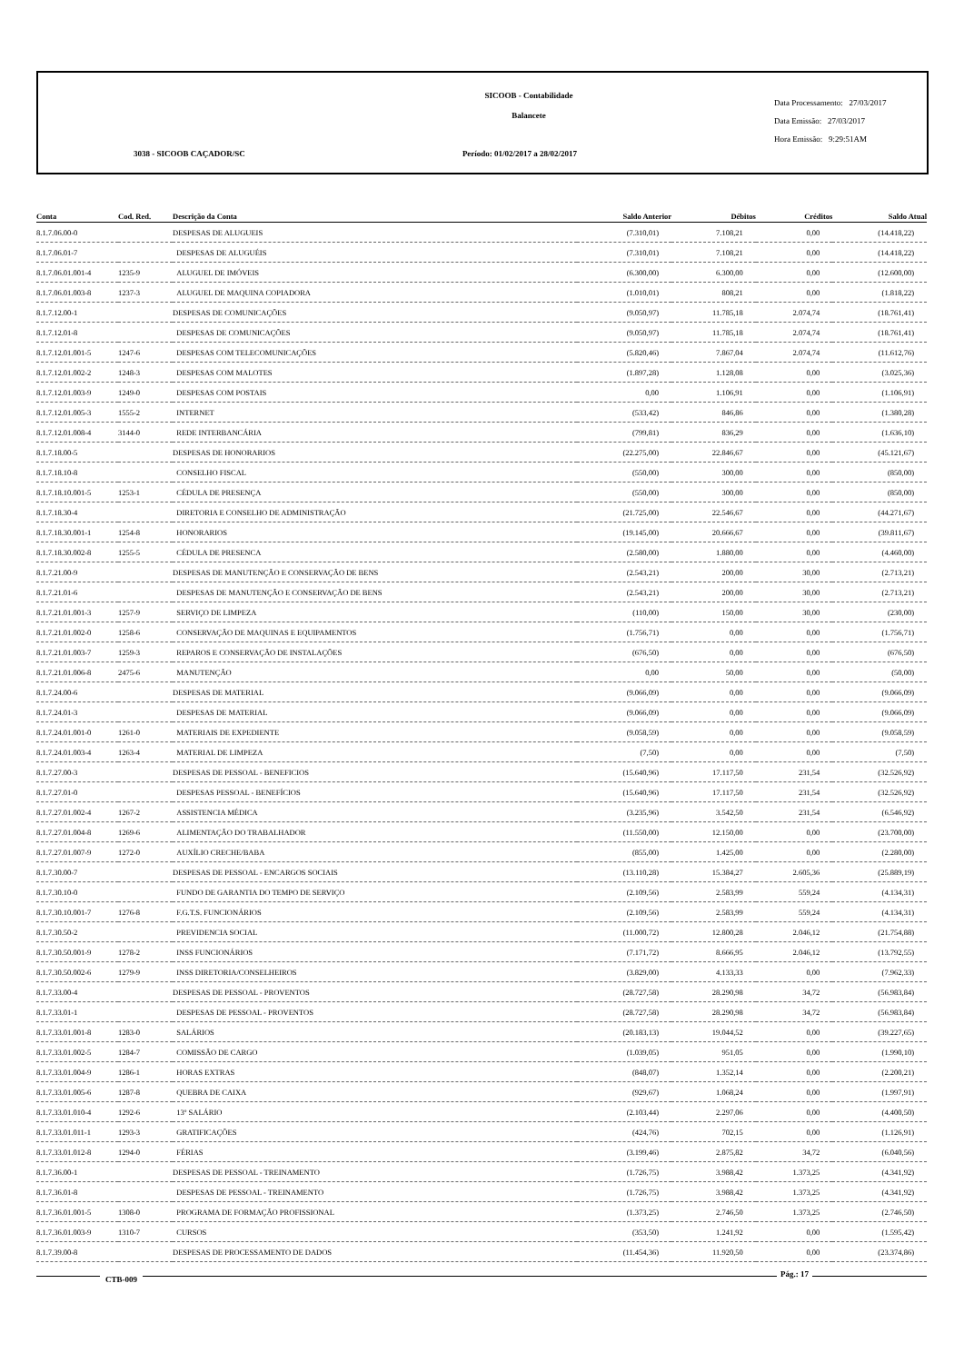SICOOB - Contabilidade
Balancete
Data Processamento: 27/03/2017
Data Emissão: 27/03/2017
Hora Emissão: 9:29:51AM
3038 - SICOOB CAÇADOR/SC Período: 01/02/2017 a 28/02/2017
| Conta | Cod. Red. | Descrição da Conta | Saldo Anterior | Débitos | Créditos | Saldo Atual |
| --- | --- | --- | --- | --- | --- | --- |
| 8.1.7.06.00-0 | | DESPESAS DE ALUGUEIS | (7.310,01) | 7.108,21 | 0,00 | (14.418,22) |
| 8.1.7.06.01-7 | | DESPESAS DE ALUGUÉIS | (7.310,01) | 7.108,21 | 0,00 | (14.418,22) |
| 8.1.7.06.01.001-4 | 1235-9 | ALUGUEL DE IMÓVEIS | (6.300,00) | 6.300,00 | 0,00 | (12.600,00) |
| 8.1.7.06.01.003-8 | 1237-3 | ALUGUEL DE MAQUINA COPIADORA | (1.010,01) | 808,21 | 0,00 | (1.818,22) |
| 8.1.7.12.00-1 | | DESPESAS DE COMUNICAÇÕES | (9.050,97) | 11.785,18 | 2.074,74 | (18.761,41) |
| 8.1.7.12.01-8 | | DESPESAS DE COMUNICAÇÕES | (9.050,97) | 11.785,18 | 2.074,74 | (18.761,41) |
| 8.1.7.12.01.001-5 | 1247-6 | DESPESAS COM TELECOMUNICAÇÕES | (5.820,46) | 7.867,04 | 2.074,74 | (11.612,76) |
| 8.1.7.12.01.002-2 | 1248-3 | DESPESAS COM MALOTES | (1.897,28) | 1.128,08 | 0,00 | (3.025,36) |
| 8.1.7.12.01.003-9 | 1249-0 | DESPESAS COM POSTAIS | 0,00 | 1.106,91 | 0,00 | (1.106,91) |
| 8.1.7.12.01.005-3 | 1555-2 | INTERNET | (533,42) | 846,86 | 0,00 | (1.380,28) |
| 8.1.7.12.01.008-4 | 3144-0 | REDE INTERBANCÁRIA | (799,81) | 836,29 | 0,00 | (1.636,10) |
| 8.1.7.18.00-5 | | DESPESAS DE HONORARIOS | (22.275,00) | 22.846,67 | 0,00 | (45.121,67) |
| 8.1.7.18.10-8 | | CONSELHO FISCAL | (550,00) | 300,00 | 0,00 | (850,00) |
| 8.1.7.18.10.001-5 | 1253-1 | CÉDULA DE PRESENÇA | (550,00) | 300,00 | 0,00 | (850,00) |
| 8.1.7.18.30-4 | | DIRETORIA E CONSELHO DE ADMINISTRAÇÃO | (21.725,00) | 22.546,67 | 0,00 | (44.271,67) |
| 8.1.7.18.30.001-1 | 1254-8 | HONORARIOS | (19.145,00) | 20.666,67 | 0,00 | (39.811,67) |
| 8.1.7.18.30.002-8 | 1255-5 | CÉDULA DE PRESENCA | (2.580,00) | 1.880,00 | 0,00 | (4.460,00) |
| 8.1.7.21.00-9 | | DESPESAS DE MANUTENÇÃO E CONSERVAÇÃO DE BENS | (2.543,21) | 200,00 | 30,00 | (2.713,21) |
| 8.1.7.21.01-6 | | DESPESAS DE MANUTENÇÃO E CONSERVAÇÃO DE BENS | (2.543,21) | 200,00 | 30,00 | (2.713,21) |
| 8.1.7.21.01.001-3 | 1257-9 | SERVIÇO DE LIMPEZA | (110,00) | 150,00 | 30,00 | (230,00) |
| 8.1.7.21.01.002-0 | 1258-6 | CONSERVAÇÃO DE MAQUINAS E EQUIPAMENTOS | (1.756,71) | 0,00 | 0,00 | (1.756,71) |
| 8.1.7.21.01.003-7 | 1259-3 | REPAROS E CONSERVAÇÃO DE INSTALAÇÕES | (676,50) | 0,00 | 0,00 | (676,50) |
| 8.1.7.21.01.006-8 | 2475-6 | MANUTENÇÃO | 0,00 | 50,00 | 0,00 | (50,00) |
| 8.1.7.24.00-6 | | DESPESAS DE MATERIAL | (9.066,09) | 0,00 | 0,00 | (9.066,09) |
| 8.1.7.24.01-3 | | DESPESAS DE MATERIAL | (9.066,09) | 0,00 | 0,00 | (9.066,09) |
| 8.1.7.24.01.001-0 | 1261-0 | MATERIAIS DE EXPEDIENTE | (9.058,59) | 0,00 | 0,00 | (9.058,59) |
| 8.1.7.24.01.003-4 | 1263-4 | MATERIAL DE LIMPEZA | (7,50) | 0,00 | 0,00 | (7,50) |
| 8.1.7.27.00-3 | | DESPESAS DE PESSOAL - BENEFICIOS | (15.640,96) | 17.117,50 | 231,54 | (32.526,92) |
| 8.1.7.27.01-0 | | DESPESAS PESSOAL - BENEFÍCIOS | (15.640,96) | 17.117,50 | 231,54 | (32.526,92) |
| 8.1.7.27.01.002-4 | 1267-2 | ASSISTENCIA MÉDICA | (3.235,96) | 3.542,50 | 231,54 | (6.546,92) |
| 8.1.7.27.01.004-8 | 1269-6 | ALIMENTAÇÃO DO TRABALHADOR | (11.550,00) | 12.150,00 | 0,00 | (23.700,00) |
| 8.1.7.27.01.007-9 | 1272-0 | AUXÍLIO CRECHE/BABA | (855,00) | 1.425,00 | 0,00 | (2.280,00) |
| 8.1.7.30.00-7 | | DESPESAS DE PESSOAL - ENCARGOS SOCIAIS | (13.110,28) | 15.384,27 | 2.605,36 | (25.889,19) |
| 8.1.7.30.10-0 | | FUNDO DE GARANTIA DO TEMPO DE SERVIÇO | (2.109,56) | 2.583,99 | 559,24 | (4.134,31) |
| 8.1.7.30.10.001-7 | 1276-8 | F.G.T.S. FUNCIONÁRIOS | (2.109,56) | 2.583,99 | 559,24 | (4.134,31) |
| 8.1.7.30.50-2 | | PREVIDENCIA SOCIAL | (11.000,72) | 12.800,28 | 2.046,12 | (21.754,88) |
| 8.1.7.30.50.001-9 | 1278-2 | INSS FUNCIONÁRIOS | (7.171,72) | 8.666,95 | 2.046,12 | (13.792,55) |
| 8.1.7.30.50.002-6 | 1279-9 | INSS DIRETORIA/CONSELHEIROS | (3.829,00) | 4.133,33 | 0,00 | (7.962,33) |
| 8.1.7.33.00-4 | | DESPESAS DE PESSOAL - PROVENTOS | (28.727,58) | 28.290,98 | 34,72 | (56.983,84) |
| 8.1.7.33.01-1 | | DESPESAS DE PESSOAL - PROVENTOS | (28.727,58) | 28.290,98 | 34,72 | (56.983,84) |
| 8.1.7.33.01.001-8 | 1283-0 | SALÁRIOS | (20.183,13) | 19.044,52 | 0,00 | (39.227,65) |
| 8.1.7.33.01.002-5 | 1284-7 | COMISSÃO DE CARGO | (1.039,05) | 951,05 | 0,00 | (1.990,10) |
| 8.1.7.33.01.004-9 | 1286-1 | HORAS EXTRAS | (848,07) | 1.352,14 | 0,00 | (2.200,21) |
| 8.1.7.33.01.005-6 | 1287-8 | QUEBRA DE CAIXA | (929,67) | 1.068,24 | 0,00 | (1.997,91) |
| 8.1.7.33.01.010-4 | 1292-6 | 13º SALÁRIO | (2.103,44) | 2.297,06 | 0,00 | (4.400,50) |
| 8.1.7.33.01.011-1 | 1293-3 | GRATIFICAÇÕES | (424,76) | 702,15 | 0,00 | (1.126,91) |
| 8.1.7.33.01.012-8 | 1294-0 | FÉRIAS | (3.199,46) | 2.875,82 | 34,72 | (6.040,56) |
| 8.1.7.36.00-1 | | DESPESAS DE PESSOAL - TREINAMENTO | (1.726,75) | 3.988,42 | 1.373,25 | (4.341,92) |
| 8.1.7.36.01-8 | | DESPESAS DE PESSOAL - TREINAMENTO | (1.726,75) | 3.988,42 | 1.373,25 | (4.341,92) |
| 8.1.7.36.01.001-5 | 1308-0 | PROGRAMA DE FORMAÇÃO PROFISSIONAL | (1.373,25) | 2.746,50 | 1.373,25 | (2.746,50) |
| 8.1.7.36.01.003-9 | 1310-7 | CURSOS | (353,50) | 1.241,92 | 0,00 | (1.595,42) |
| 8.1.7.39.00-8 | | DESPESAS DE PROCESSAMENTO DE DADOS | (11.454,36) | 11.920,50 | 0,00 | (23.374,86) |
CTB-009
Pág.: 17